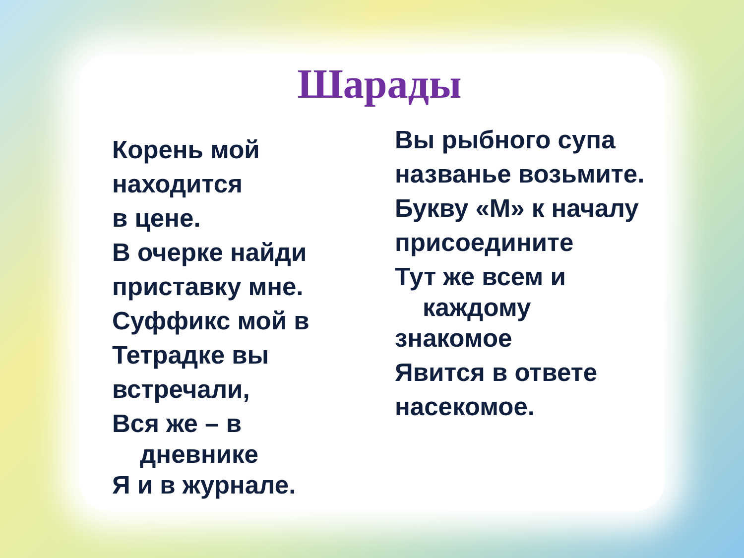Шарады
Корень мой
находится
в цене.
В очерке найди
приставку мне.
Суффикс мой в
Тетрадке вы
встречали,
Вся же – в
дневнике
Я и в журнале.
Вы рыбного супа
названье возьмите.
Букву «М» к началу
присоедините
Тут же всем и
каждому
знакомое
Явится в ответе
насекомое.